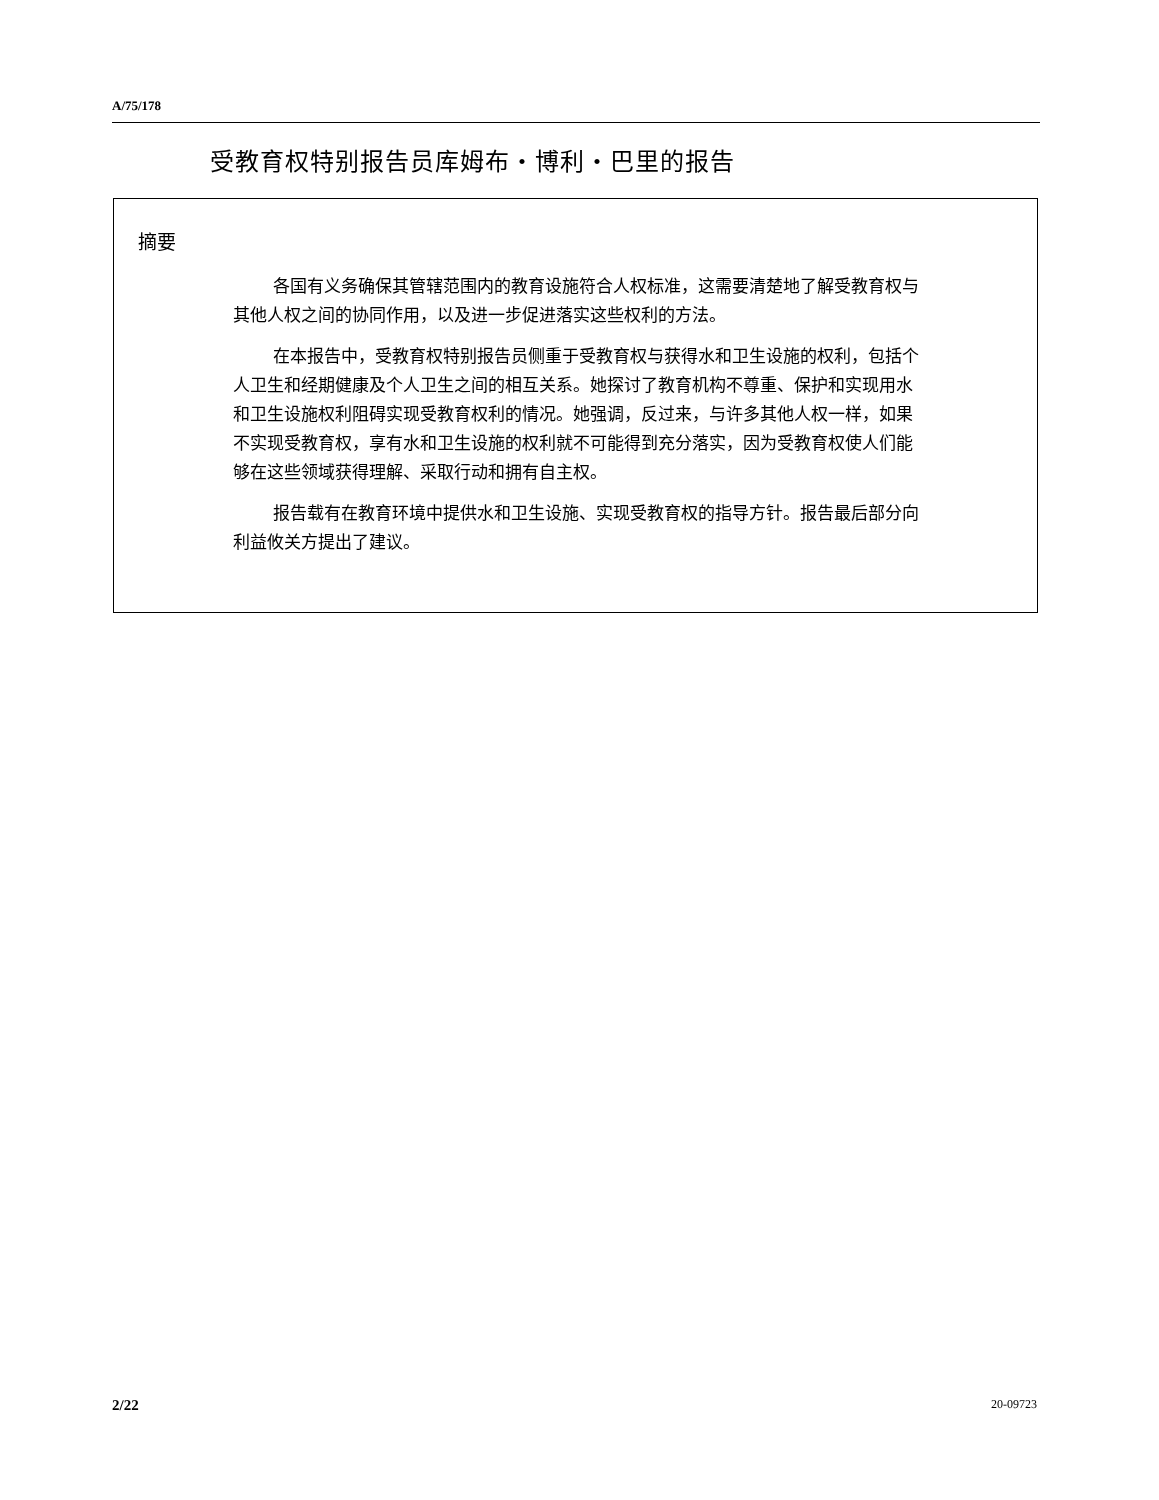A/75/178
受教育权特别报告员库姆布・博利・巴里的报告
摘要
各国有义务确保其管辖范围内的教育设施符合人权标准，这需要清楚地了解受教育权与其他人权之间的协同作用，以及进一步促进落实这些权利的方法。
在本报告中，受教育权特别报告员侧重于受教育权与获得水和卫生设施的权利，包括个人卫生和经期健康及个人卫生之间的相互关系。她探讨了教育机构不尊重、保护和实现用水和卫生设施权利阻碍实现受教育权利的情况。她强调，反过来，与许多其他人权一样，如果不实现受教育权，享有水和卫生设施的权利就不可能得到充分落实，因为受教育权使人们能够在这些领域获得理解、采取行动和拥有自主权。
报告载有在教育环境中提供水和卫生设施、实现受教育权的指导方针。报告最后部分向利益攸关方提出了建议。
2/22 20-09723